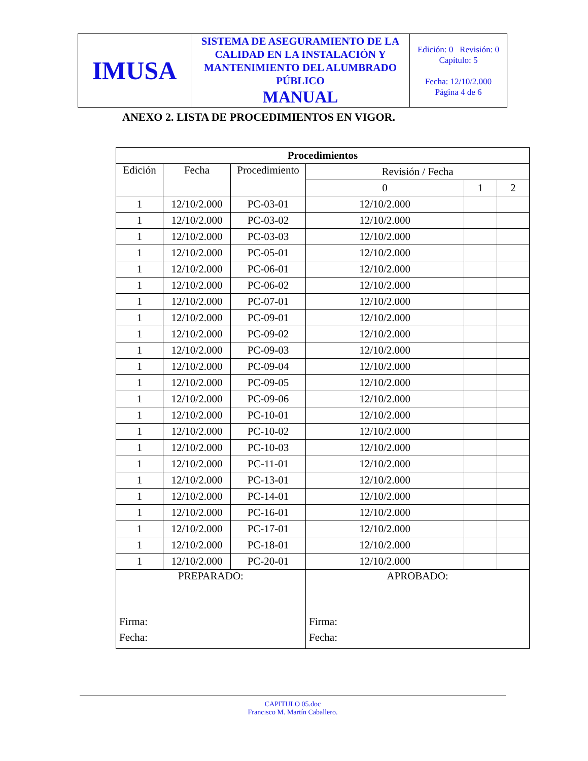| IMUSA | SISTEMA DE ASEGURAMIENTO DE LA CALIDAD EN LA INSTALACIÓN Y MANTENIMIENTO DEL ALUMBRADO PÚBLICO MANUAL | Edición: 0 Revisión: 0 Capítulo: 5 Fecha: 12/10/2.000 Página 4 de 6 |
ANEXO 2. LISTA DE PROCEDIMIENTOS EN VIGOR.
| Procedimientos | | | | | |
| --- | --- | --- | --- | --- | --- |
| Edición | Fecha | Procedimiento | Revisión / Fecha | | |
| | | | 0 | 1 | 2 |
| 1 | 12/10/2.000 | PC-03-01 | 12/10/2.000 | | |
| 1 | 12/10/2.000 | PC-03-02 | 12/10/2.000 | | |
| 1 | 12/10/2.000 | PC-03-03 | 12/10/2.000 | | |
| 1 | 12/10/2.000 | PC-05-01 | 12/10/2.000 | | |
| 1 | 12/10/2.000 | PC-06-01 | 12/10/2.000 | | |
| 1 | 12/10/2.000 | PC-06-02 | 12/10/2.000 | | |
| 1 | 12/10/2.000 | PC-07-01 | 12/10/2.000 | | |
| 1 | 12/10/2.000 | PC-09-01 | 12/10/2.000 | | |
| 1 | 12/10/2.000 | PC-09-02 | 12/10/2.000 | | |
| 1 | 12/10/2.000 | PC-09-03 | 12/10/2.000 | | |
| 1 | 12/10/2.000 | PC-09-04 | 12/10/2.000 | | |
| 1 | 12/10/2.000 | PC-09-05 | 12/10/2.000 | | |
| 1 | 12/10/2.000 | PC-09-06 | 12/10/2.000 | | |
| 1 | 12/10/2.000 | PC-10-01 | 12/10/2.000 | | |
| 1 | 12/10/2.000 | PC-10-02 | 12/10/2.000 | | |
| 1 | 12/10/2.000 | PC-10-03 | 12/10/2.000 | | |
| 1 | 12/10/2.000 | PC-11-01 | 12/10/2.000 | | |
| 1 | 12/10/2.000 | PC-13-01 | 12/10/2.000 | | |
| 1 | 12/10/2.000 | PC-14-01 | 12/10/2.000 | | |
| 1 | 12/10/2.000 | PC-16-01 | 12/10/2.000 | | |
| 1 | 12/10/2.000 | PC-17-01 | 12/10/2.000 | | |
| 1 | 12/10/2.000 | PC-18-01 | 12/10/2.000 | | |
| 1 | 12/10/2.000 | PC-20-01 | 12/10/2.000 | | |
| PREPARADO: Firma: Fecha: | | | APROBADO: Firma: Fecha: | | |
CAPITULO 05.doc
Francisco M. Martín Caballero.